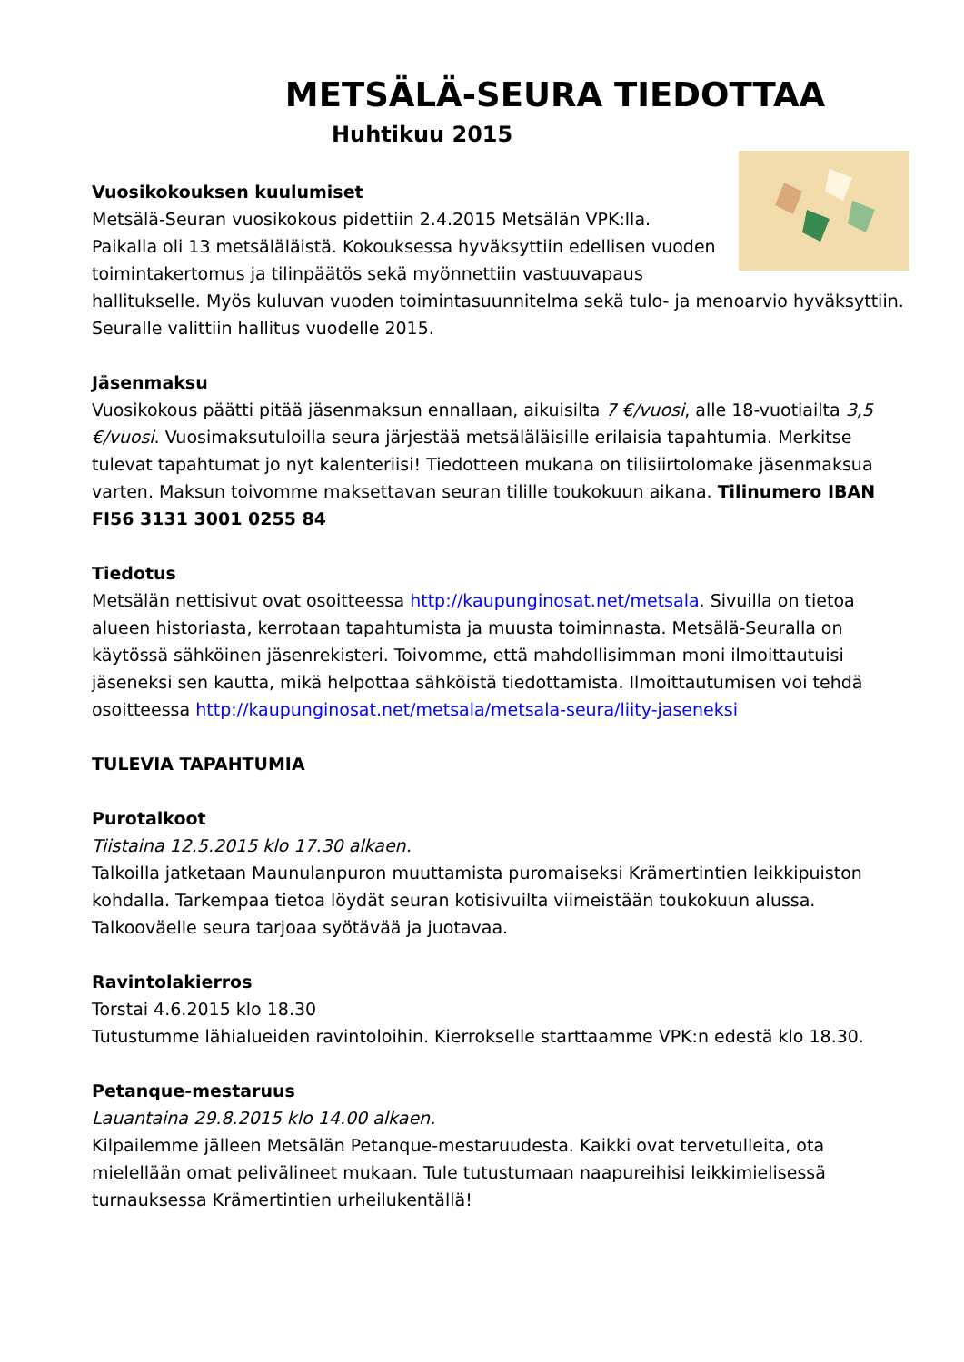METSÄLÄ-SEURA TIEDOTTAA
Huhtikuu 2015
Vuosikokouksen kuulumiset
Metsälä-Seuran vuosikokous pidettiin 2.4.2015 Metsälän VPK:lla. Paikalla oli 13 metsäläläistä. Kokouksessa hyväksyttiin edellisen vuoden toimintakertomus ja tilinpäätös sekä myönnettiin vastuuvapaus hallitukselle. Myös kuluvan vuoden toimintasuunnitelma sekä tulo- ja menoarvio hyväksyttiin. Seuralle valittiin hallitus vuodelle 2015.
Jäsenmaksu
Vuosikokous päätti pitää jäsenmaksun ennallaan, aikuisilta 7 €/vuosi, alle 18-vuotiailta 3,5 €/vuosi. Vuosimaksutuloilla seura järjestää metsäläläisille erilaisia tapahtumia. Merkitse tulevat tapahtumat jo nyt kalenteriisi! Tiedotteen mukana on tilisiirtolomake jäsenmaksua varten. Maksun toivomme maksettavan seuran tilille toukokuun aikana. Tilinumero IBAN FI56 3131 3001 0255 84
Tiedotus
Metsälän nettisivut ovat osoitteessa http://kaupunginosat.net/metsala. Sivuilla on tietoa alueen historiasta, kerrotaan tapahtumista ja muusta toiminnasta. Metsälä-Seuralla on käytössä sähköinen jäsenrekisteri. Toivomme, että mahdollisimman moni ilmoittautuisi jäseneksi sen kautta, mikä helpottaa sähköistä tiedottamista. Ilmoittautumisen voi tehdä osoitteessa http://kaupunginosat.net/metsala/metsala-seura/liity-jaseneksi
TULEVIA TAPAHTUMIA
Purotalkoot
Tiistaina 12.5.2015 klo 17.30 alkaen.
Talkoilla jatketaan Maunulanpuron muuttamista puromaiseksi Krämertintien leikkipuiston kohdalla. Tarkempaa tietoa löydät seuran kotisivuilta viimeistään toukokuun alussa. Talkooväelle seura tarjoaa syötävää ja juotavaa.
Ravintolakierros
Torstai 4.6.2015 klo 18.30
Tutustumme lähialueiden ravintoloihin. Kierrokselle starttaamme VPK:n edestä klo 18.30.
Petanque-mestaruus
Lauantaina 29.8.2015 klo 14.00 alkaen.
Kilpailemme jälleen Metsälän Petanque-mestaruudesta. Kaikki ovat tervetulleita, ota mielellään omat pelivälineet mukaan. Tule tutustumaan naapureihisi leikkimielisessä turnauksessa Krämertintien urheilukentällä!